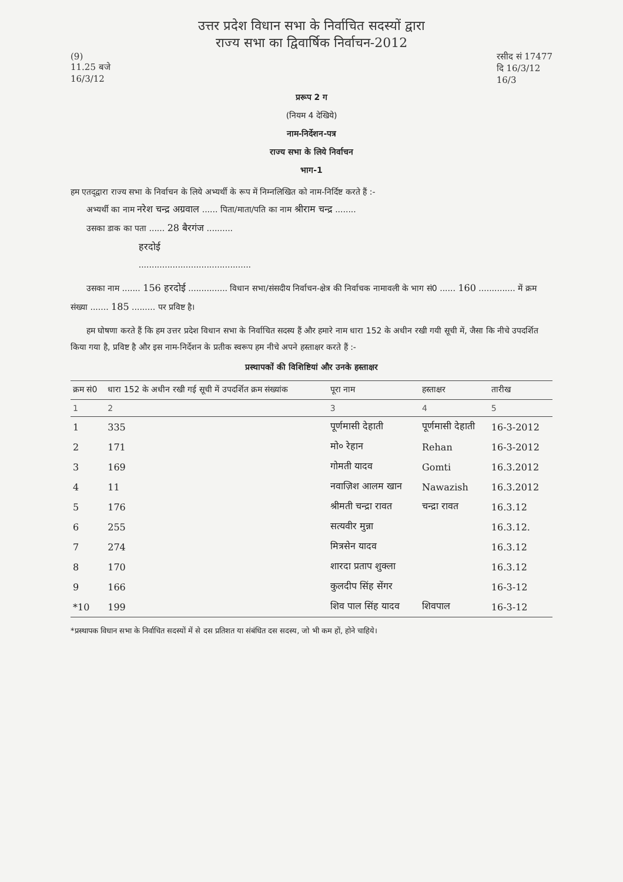उत्तर प्रदेश विधान सभा के निर्वाचित सदस्यों द्वारा
राज्य सभा का द्विवार्षिक निर्वाचन-2012
(9)
11.25 बजे
16/3/12
रसीद सं 17477
दि 16/3/12
16/3
प्ररूप 2 ग
(नियम 4 देखिये)
नाम-निर्देशन-पत्र
राज्य सभा के लिये निर्वाचन
भाग-1
हम एतद्‌द्वारा राज्य सभा के निर्वाचन के लिये अभ्यर्थी के रूप में निम्नलिखित को नाम-निर्दिष्ट करते हैं :-
अभ्यर्थी का नाम नरेश चन्द्र अग्रवाल ...... पिता/माता/पति का नाम श्रीराम चन्द्र ........
उसका डाक का पता ...... 28 बैरगंज ..........
हरदोई
...........................................
उसका नाम ....... 156 हरदोई ............... विधान सभा/संसदीय निर्वाचन-क्षेत्र की निर्वाचक नामावली के भाग सं0 ...... 160 .............. में क्रम संख्या ....... 185 ......... पर प्रविष्ट है।
हम घोषणा करते हैं कि हम उत्तर प्रदेश विधान सभा के निर्वाचित सदस्य हैं और हमारे नाम धारा 152 के अधीन रखी गयी सूची में, जैसा कि नीचे उपदर्शित किया गया है, प्रविष्ट है और इस नाम-निर्देशन के प्रतीक स्वरूप हम नीचे अपने हस्ताक्षर करते हैं :-
प्रस्थापकों की विशिष्टियां और उनके हस्ताक्षर
| क्रम सं0 | धारा 152 के अधीन रखी गई सूची में उपदर्शित क्रम संख्यांक | पूरा नाम | हस्ताक्षर | तारीख |
| --- | --- | --- | --- | --- |
| 1 | 2 | 3 | 4 | 5 |
| 1 | 335 | पूर्णमासी देहाती | पूर्णमासी देहाती | 16-3-2012 |
| 2 | 171 | मो० रेहान | Rehan | 16-3-2012 |
| 3 | 169 | गोमती यादव | Gomti | 16.3.2012 |
| 4 | 11 | नवाज़िश आलम खान | Nawazish | 16.3.2012 |
| 5 | 176 | श्रीमती चन्द्रा रावत | चन्द्रा रावत | 16.3.12 |
| 6 | 255 | सत्यवीर मुन्ना | | 16.3.12. |
| 7 | 274 | मित्रसेन यादव | | 16.3.12 |
| 8 | 170 | शारदा प्रताप शुक्ला | | 16.3.12 |
| 9 | 166 | कुलदीप सिंह सेंगर | | 16-3-12 |
| *10 | 199 | शिव पाल सिंह यादव | शिवपाल | 16-3-12 |
*प्रस्थापक विधान सभा के निर्वाचित सदस्यों में से दस प्रतिशत या संबंधित दस सदस्य, जो भी कम हों, होने चाहिये।